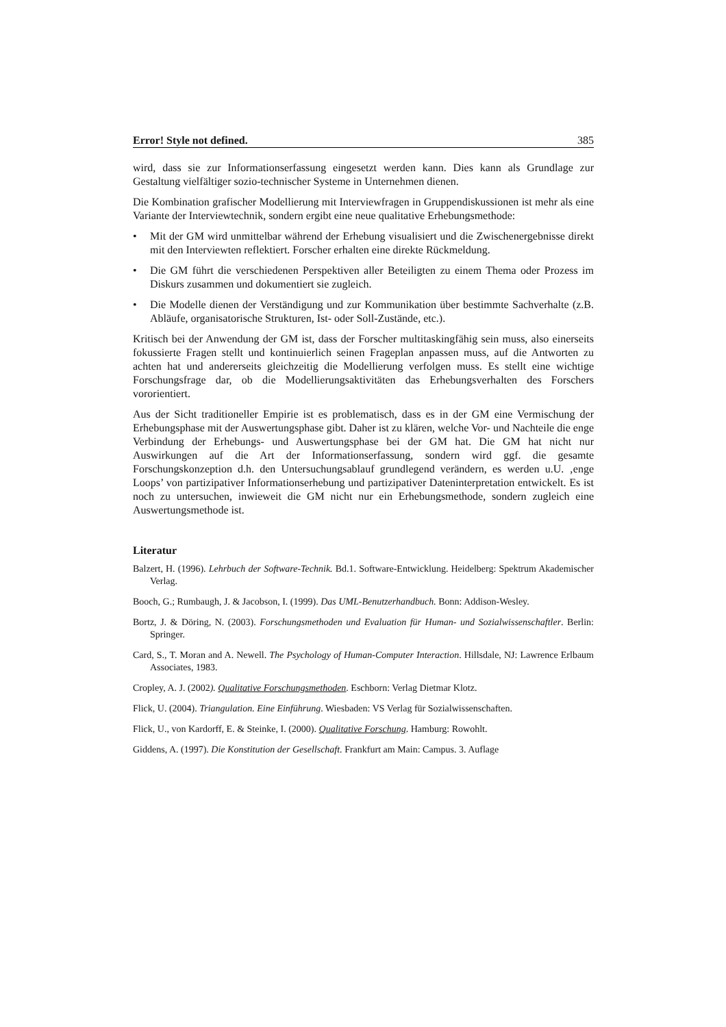Error! Style not defined. 385
wird, dass sie zur Informationserfassung eingesetzt werden kann. Dies kann als Grundlage zur Gestaltung vielfältiger sozio-technischer Systeme in Unternehmen dienen.
Die Kombination grafischer Modellierung mit Interviewfragen in Gruppendiskussionen ist mehr als eine Variante der Interviewtechnik, sondern ergibt eine neue qualitative Erhebungsmethode:
• Mit der GM wird unmittelbar während der Erhebung visualisiert und die Zwischenergebnisse direkt mit den Interviewten reflektiert. Forscher erhalten eine direkte Rückmeldung.
• Die GM führt die verschiedenen Perspektiven aller Beteiligten zu einem Thema oder Prozess im Diskurs zusammen und dokumentiert sie zugleich.
• Die Modelle dienen der Verständigung und zur Kommunikation über bestimmte Sachverhalte (z.B. Abläufe, organisatorische Strukturen, Ist- oder Soll-Zustände, etc.).
Kritisch bei der Anwendung der GM ist, dass der Forscher multitaskingfähig sein muss, also einerseits fokussierte Fragen stellt und kontinuierlich seinen Frageplan anpassen muss, auf die Antworten zu achten hat und andererseits gleichzeitig die Modellierung verfolgen muss. Es stellt eine wichtige Forschungsfrage dar, ob die Modellierungsaktivitäten das Erhebungsverhalten des Forschers vororientiert.
Aus der Sicht traditioneller Empirie ist es problematisch, dass es in der GM eine Vermischung der Erhebungsphase mit der Auswertungsphase gibt. Daher ist zu klären, welche Vor- und Nachteile die enge Verbindung der Erhebungs- und Auswertungsphase bei der GM hat. Die GM hat nicht nur Auswirkungen auf die Art der Informationserfassung, sondern wird ggf. die gesamte Forschungskonzeption d.h. den Untersuchungsablauf grundlegend verändern, es werden u.U. ‚enge Loops’ von partizipativer Informationserhebung und partizipativer Dateninterpretation entwickelt. Es ist noch zu untersuchen, inwieweit die GM nicht nur ein Erhebungsmethode, sondern zugleich eine Auswertungsmethode ist.
Literatur
Balzert, H. (1996). Lehrbuch der Software-Technik. Bd.1. Software-Entwicklung. Heidelberg: Spektrum Akademischer Verlag.
Booch, G.; Rumbaugh, J. & Jacobson, I. (1999). Das UML-Benutzerhandbuch. Bonn: Addison-Wesley.
Bortz, J. & Döring, N. (2003). Forschungsmethoden und Evaluation für Human- und Sozialwissenschaftler. Berlin: Springer.
Card, S., T. Moran and A. Newell. The Psychology of Human-Computer Interaction. Hillsdale, NJ: Lawrence Erlbaum Associates, 1983.
Cropley, A. J. (2002). Qualitative Forschungsmethoden. Eschborn: Verlag Dietmar Klotz.
Flick, U. (2004). Triangulation. Eine Einführung. Wiesbaden: VS Verlag für Sozialwissenschaften.
Flick, U., von Kardorff, E. & Steinke, I. (2000). Qualitative Forschung. Hamburg: Rowohlt.
Giddens, A. (1997). Die Konstitution der Gesellschaft. Frankfurt am Main: Campus. 3. Auflage